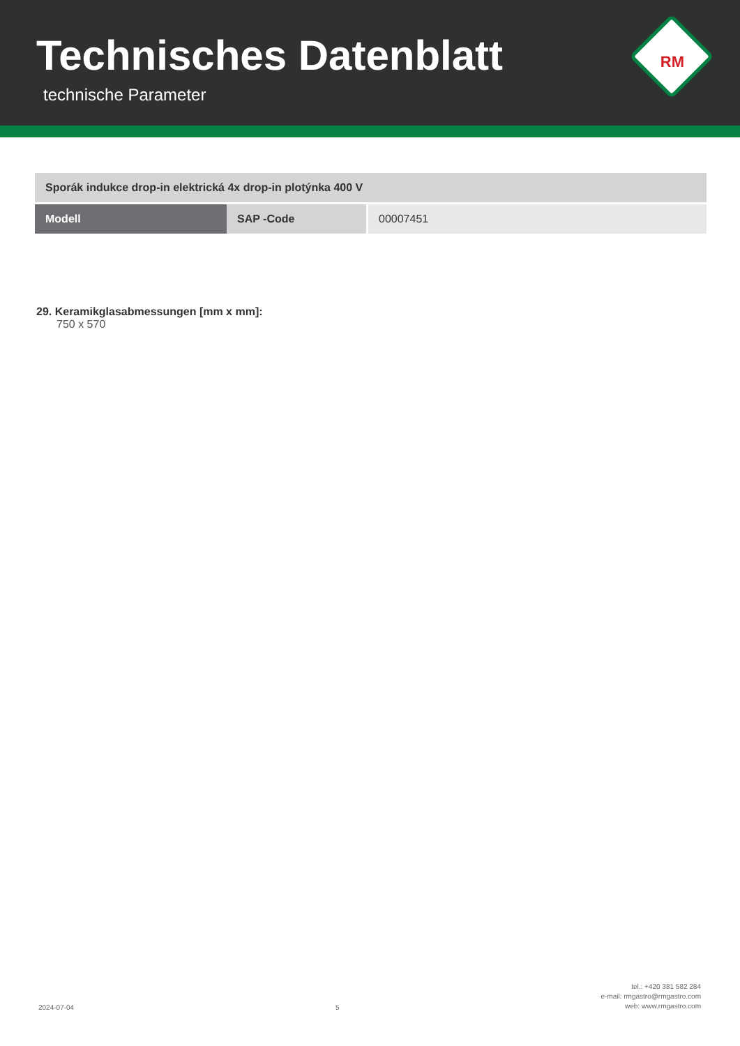Technisches Datenblatt
technische Parameter
RM
| Sporák indukce drop-in elektrická 4x drop-in plotýnka 400 V | | |
| Modell | SAP -Code | 00007451 |
29. Keramikglasabmessungen [mm x mm]:
750 x 570
2024-07-04
5
tel.: +420 381 582 284
e-mail: rmgastro@rmgastro.com
web: www.rmgastro.com